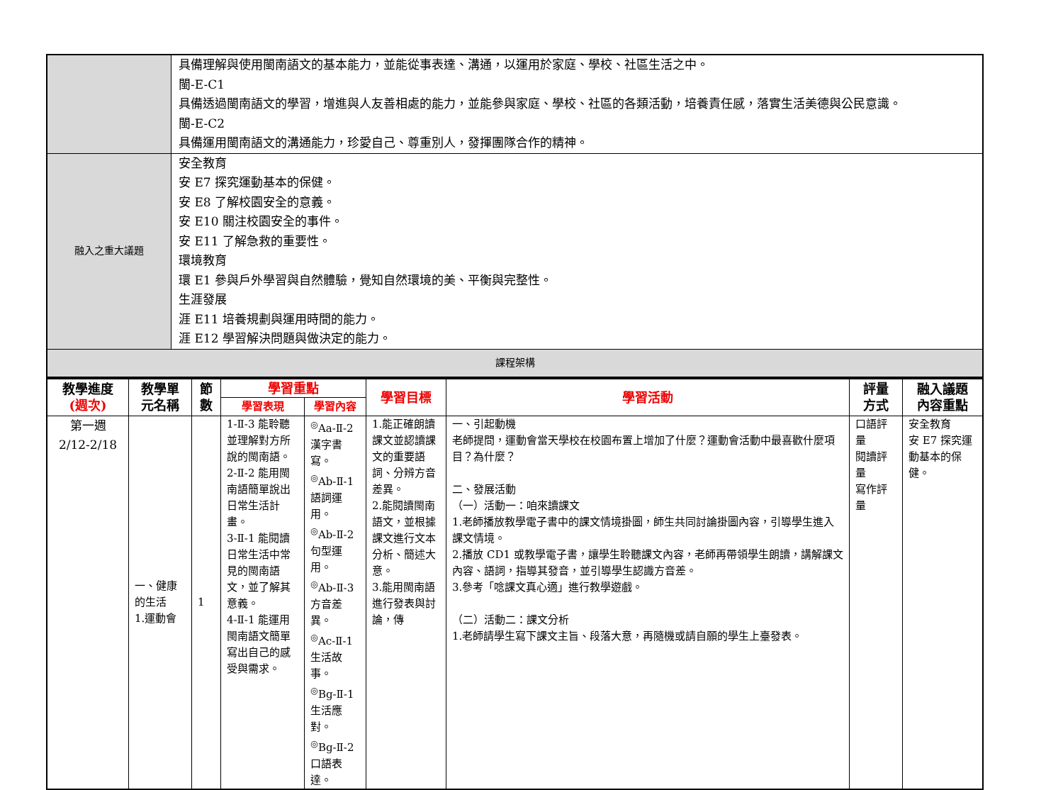| | 具備理解與使用閩南語文的基本能力，並能從事表達、溝通，以運用於家庭、學校、社區生活之中。 閩-E-C1 具備透過閩南語文的學習，增進與人友善相處的能力，並能參與家庭、學校、社區的各類活動，培養責任感，落實生活美德與公民意識。 閩-E-C2 具備運用閩南語文的溝通能力，珍愛自己、尊重別人，發揮團隊合作的精神。 |
| 融入之重大議題 | 安全教育 安 E7 探究運動基本的保健。 安 E8 了解校園安全的意義。 安 E10 關注校園安全的事件。 安 E11 了解急救的重要性。 環境教育 環 E1 參與戶外學習與自然體驗，覺知自然環境的美、平衡與完整性。 生涯發展 涯 E11 培養規劃與運用時間的能力。 涯 E12 學習解決問題與做決定的能力。 |
| 課程架構 | |
| 教學進度 (週次) | 教學單 元名稱 | 節 數 | 學習重點 | | 學習目標 | 學習活動 | 評量 方式 | 融入議題 內容重點 |
| --- | --- | --- | --- | --- | --- | --- | --- | --- |
| | | | 學習表現 | 學習內容 | | | | |
| 第一週 2/12-2/18 | 一、健康的生活 1.運動會 | 1 | 1-Ⅱ-3 能聆聽並理解對方所說的閩南語。 2-Ⅱ-2 能用閩南語簡單說出日常生活計畫。 3-Ⅱ-1 能閱讀日常生活中常見的閩南語文，並了解其意義。 4-Ⅱ-1 能運用閩南語文簡單寫出自己的感受與需求。 | <sup>◎</sup>Aa-Ⅱ-2 漢字書寫。 <sup>◎</sup>Ab-Ⅱ-1 語詞運用。 <sup>◎</sup>Ab-Ⅱ-2 句型運用。 <sup>◎</sup>Ab-Ⅱ-3 方音差異。 <sup>◎</sup>Ac-Ⅱ-1 生活故事。 <sup>◎</sup>Bg-Ⅱ-1 生活應對。 <sup>◎</sup>Bg-Ⅱ-2 口語表達。 | 1.能正確朗讀課文並認讀課文的重要語詞、分辨方音差異。 2.能閱讀閩南語文，並根據課文進行文本分析、簡述大意。 3.能用閩南語進行發表與討論，傳 | 一、引起動機 老師提問，運動會當天學校在校園布置上增加了什麼？運動會活動中最喜歡什麼項目？為什麼？ 二、發展活動 （一）活動一：咱來讀課文 1.老師播放教學電子書中的課文情境掛圖，師生共同討論掛圖內容，引導學生進入課文情境。 2.播放 CD1 或教學電子書，讓學生聆聽課文內容，老師再帶領學生朗讀，講解課文內容、語詞，指導其發音，並引導學生認識方音差。 3.參考「唸課文真心適」進行教學遊戲。 （二）活動二：課文分析 1.老師請學生寫下課文主旨、段落大意，再隨機或請自願的學生上臺發表。 | 口語評量 閱讀評量 寫作評量 | 安全教育 安 E7 探究運動基本的保健。 |